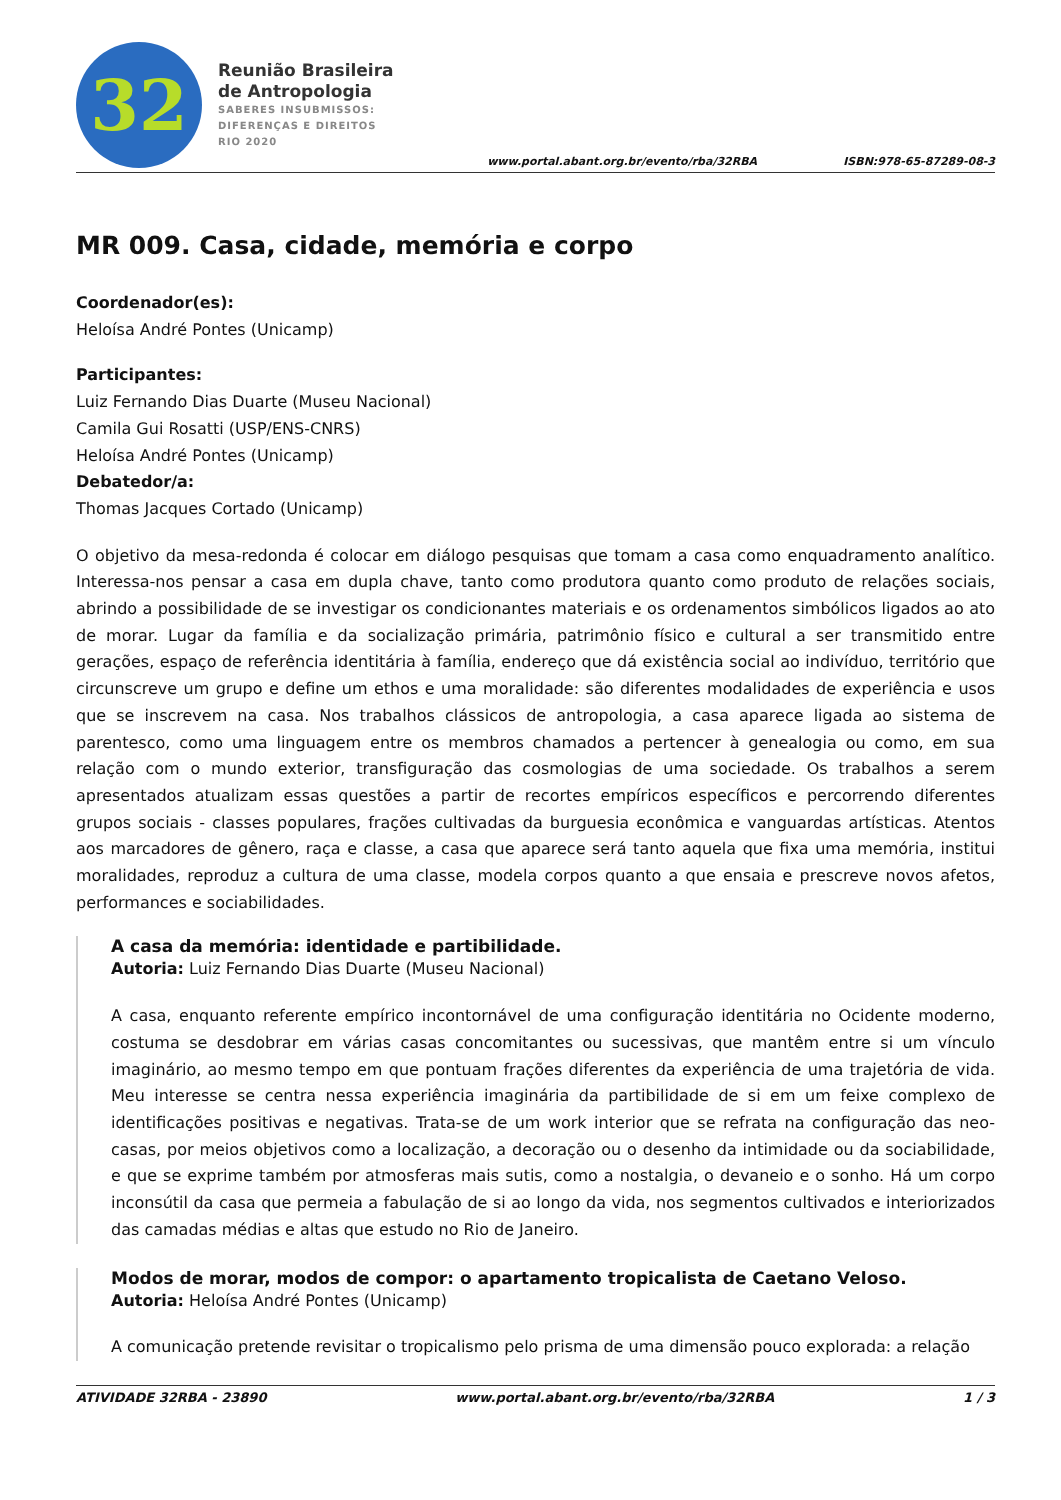32
Reunião Brasileira
de Antropologia
SABERES INSUBMISSOS:
DIFERENÇAS E DIREITOS
RIO 2020
www.portal.abant.org.br/evento/rba/32RBA ISBN:978-65-87289-08-3
MR 009. Casa, cidade, memória e corpo
Coordenador(es):
Heloísa André Pontes (Unicamp)
Participantes:
Luiz Fernando Dias Duarte (Museu Nacional)
Camila Gui Rosatti (USP/ENS-CNRS)
Heloísa André Pontes (Unicamp)
Debatedor/a:
Thomas Jacques Cortado (Unicamp)
O objetivo da mesa-redonda é colocar em diálogo pesquisas que tomam a casa como enquadramento analítico. Interessa-nos pensar a casa em dupla chave, tanto como produtora quanto como produto de relações sociais, abrindo a possibilidade de se investigar os condicionantes materiais e os ordenamentos simbólicos ligados ao ato de morar. Lugar da família e da socialização primária, patrimônio físico e cultural a ser transmitido entre gerações, espaço de referência identitária à família, endereço que dá existência social ao indivíduo, território que circunscreve um grupo e define um ethos e uma moralidade: são diferentes modalidades de experiência e usos que se inscrevem na casa. Nos trabalhos clássicos de antropologia, a casa aparece ligada ao sistema de parentesco, como uma linguagem entre os membros chamados a pertencer à genealogia ou como, em sua relação com o mundo exterior, transfiguração das cosmologias de uma sociedade. Os trabalhos a serem apresentados atualizam essas questões a partir de recortes empíricos específicos e percorrendo diferentes grupos sociais - classes populares, frações cultivadas da burguesia econômica e vanguardas artísticas. Atentos aos marcadores de gênero, raça e classe, a casa que aparece será tanto aquela que fixa uma memória, institui moralidades, reproduz a cultura de uma classe, modela corpos quanto a que ensaia e prescreve novos afetos, performances e sociabilidades.
A casa da memória: identidade e partibilidade.
Autoria: Luiz Fernando Dias Duarte (Museu Nacional)
A casa, enquanto referente empírico incontornável de uma configuração identitária no Ocidente moderno, costuma se desdobrar em várias casas concomitantes ou sucessivas, que mantêm entre si um vínculo imaginário, ao mesmo tempo em que pontuam frações diferentes da experiência de uma trajetória de vida. Meu interesse se centra nessa experiência imaginária da partibilidade de si em um feixe complexo de identificações positivas e negativas. Trata-se de um work interior que se refrata na configuração das neo-casas, por meios objetivos como a localização, a decoração ou o desenho da intimidade ou da sociabilidade, e que se exprime também por atmosferas mais sutis, como a nostalgia, o devaneio e o sonho. Há um corpo inconsútil da casa que permeia a fabulação de si ao longo da vida, nos segmentos cultivados e interiorizados das camadas médias e altas que estudo no Rio de Janeiro.
Modos de morar, modos de compor: o apartamento tropicalista de Caetano Veloso.
Autoria: Heloísa André Pontes (Unicamp)
A comunicação pretende revisitar o tropicalismo pelo prisma de uma dimensão pouco explorada: a relação
ATIVIDADE 32RBA - 23890 www.portal.abant.org.br/evento/rba/32RBA 1 / 3